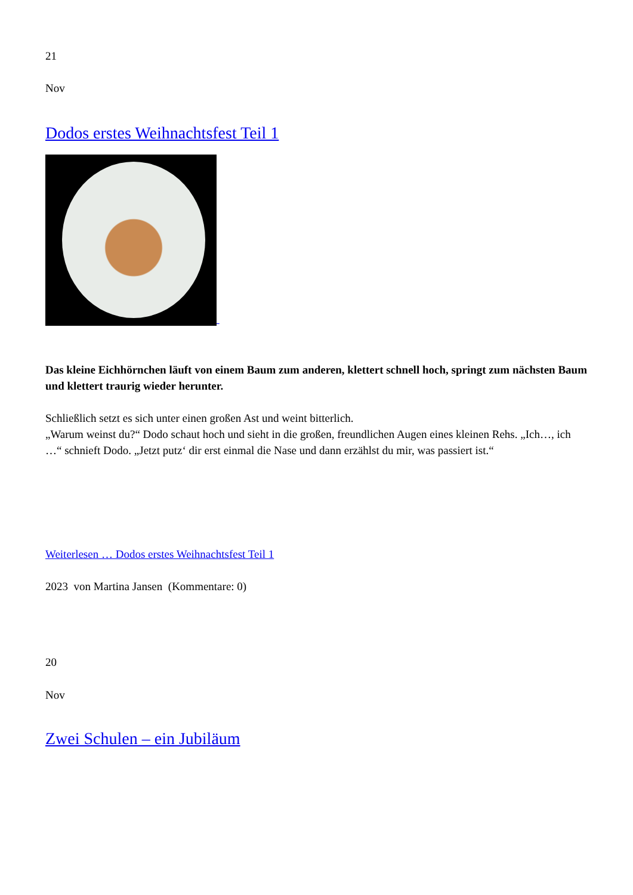21
Nov
Dodos erstes Weihnachtsfest Teil 1
Das kleine Eichhörnchen läuft von einem Baum zum anderen, klettert schnell hoch, springt zum nächsten Baum und klettert traurig wieder herunter.
Schließlich setzt es sich unter einen großen Ast und weint bitterlich.
„Warum weinst du?“ Dodo schaut hoch und sieht in die großen, freundlichen Augen eines kleinen Rehs. „Ich…, ich …“ schnieft Dodo. „Jetzt putz‘ dir erst einmal die Nase und dann erzählst du mir, was passiert ist.“
Weiterlesen … Dodos erstes Weihnachtsfest Teil 1
2023 von Martina Jansen (Kommentare: 0)
20
Nov
Zwei Schulen – ein Jubiläum